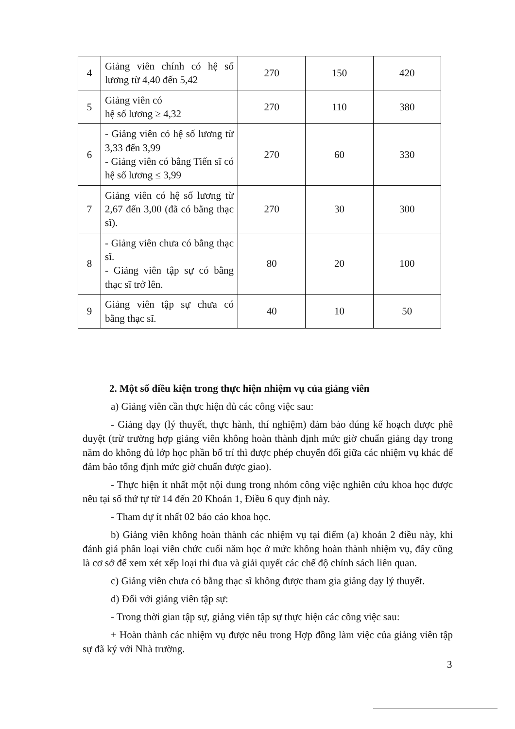| 4 | Giảng viên chính có hệ số lương từ 4,40 đến 5,42 | 270 | 150 | 420 |
| 5 | Giảng viên có hệ số lương ≥ 4,32 | 270 | 110 | 380 |
| 6 | - Giảng viên có hệ số lương từ 3,33 đến 3,99 - Giảng viên có bằng Tiến sĩ có hệ số lương ≤ 3,99 | 270 | 60 | 330 |
| 7 | Giảng viên có hệ số lương từ 2,67 đến 3,00 (đã có bằng thạc sĩ). | 270 | 30 | 300 |
| 8 | - Giảng viên chưa có bằng thạc sĩ. - Giảng viên tập sự có bằng thạc sĩ trở lên. | 80 | 20 | 100 |
| 9 | Giảng viên tập sự chưa có bằng thạc sĩ. | 40 | 10 | 50 |
2. Một số điều kiện trong thực hiện nhiệm vụ của giảng viên
a) Giảng viên cần thực hiện đủ các công việc sau:
- Giảng dạy (lý thuyết, thực hành, thí nghiệm) đảm bảo đúng kế hoạch được phê duyệt (trừ trường hợp giảng viên không hoàn thành định mức giờ chuẩn giảng dạy trong năm do không đủ lớp học phần bố trí thì được phép chuyển đổi giữa các nhiệm vụ khác để đảm bảo tổng định mức giờ chuẩn được giao).
- Thực hiện ít nhất một nội dung trong nhóm công việc nghiên cứu khoa học được nêu tại số thứ tự từ 14 đến 20 Khoản 1, Điều 6 quy định này.
- Tham dự ít nhất 02 báo cáo khoa học.
b) Giảng viên không hoàn thành các nhiệm vụ tại điểm (a) khoản 2 điều này, khi đánh giá phân loại viên chức cuối năm học ở mức không hoàn thành nhiệm vụ, đây cũng là cơ sở để xem xét xếp loại thi đua và giải quyết các chế độ chính sách liên quan.
c) Giảng viên chưa có bằng thạc sĩ không được tham gia giảng dạy lý thuyết.
d) Đối với giảng viên tập sự:
- Trong thời gian tập sự, giảng viên tập sự thực hiện các công việc sau:
+ Hoàn thành các nhiệm vụ được nêu trong Hợp đồng làm việc của giảng viên tập sự đã ký với Nhà trường.
3